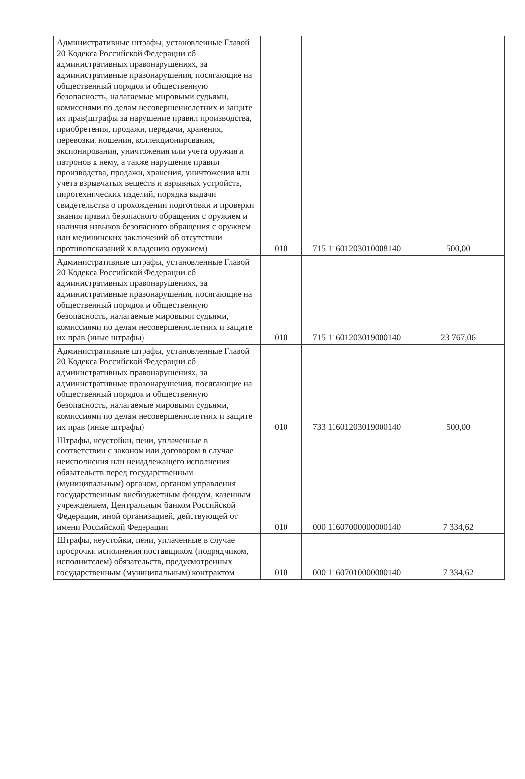| Административные штрафы, установленные Главой 20 Кодекса Российской Федерации об административных правонарушениях, за административные правонарушения, посягающие на общественный порядок и общественную безопасность, налагаемые мировыми судьями, комиссиями по делам несовершеннолетних и защите их прав(штрафы за нарушение правил производства, приобретения, продажи, передачи, хранения, перевозки, ношения, коллекционирования, экспонирования, уничтожения или учета оружия и патронов к нему, а также нарушение правил производства, продажи, хранения, уничтожения или учета взрывчатых веществ и взрывных устройств, пиротехнических изделий, порядка выдачи свидетельства о прохождении подготовки и проверки знания правил безопасного обращения с оружием и наличия навыков безопасного обращения с оружием или медицинских заключений об отсутствии противопоказаний к владению оружием) | 010 | 715 11601203010008140 | 500,00 |
| Административные штрафы, установленные Главой 20 Кодекса Российской Федерации об административных правонарушениях, за административные правонарушения, посягающие на общественный порядок и общественную безопасность, налагаемые мировыми судьями, комиссиями по делам несовершеннолетних и защите их прав (иные штрафы) | 010 | 715 11601203019000140 | 23 767,06 |
| Административные штрафы, установленные Главой 20 Кодекса Российской Федерации об административных правонарушениях, за административные правонарушения, посягающие на общественный порядок и общественную безопасность, налагаемые мировыми судьями, комиссиями по делам несовершеннолетних и защите их прав (иные штрафы) | 010 | 733 11601203019000140 | 500,00 |
| Штрафы, неустойки, пени, уплаченные в соответствии с законом или договором в случае неисполнения или ненадлежащего исполнения обязательств перед государственным (муниципальным) органом, органом управления государственным внебюджетным фондом, казенным учреждением, Центральным банком Российской Федерации, иной организацией, действующей от имени Российской Федерации | 010 | 000 11607000000000140 | 7 334,62 |
| Штрафы, неустойки, пени, уплаченные в случае просрочки исполнения поставщиком (подрядчиком, исполнителем) обязательств, предусмотренных государственным (муниципальным) контрактом | 010 | 000 11607010000000140 | 7 334,62 |